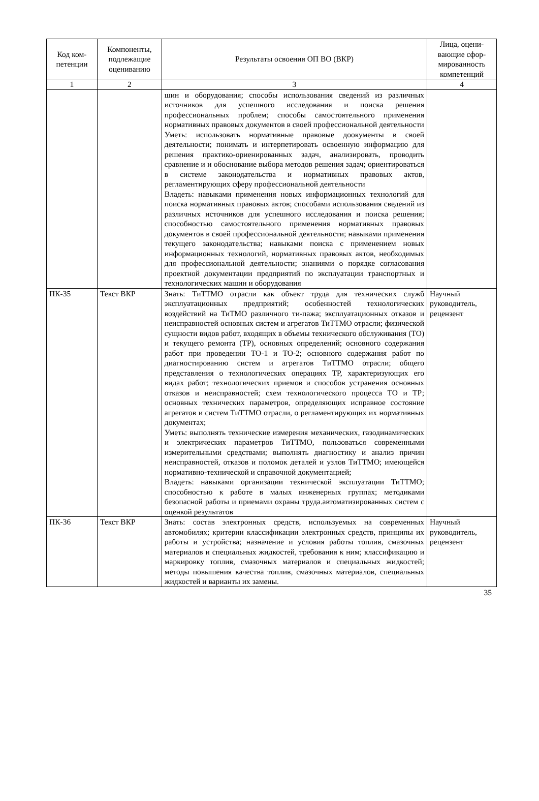| Код ком-петенции | Компоненты, подлежащие оцениванию | Результаты освоения ОП ВО (ВКР) | Лица, оцени-вающие сфор-мированность компетенций |
| --- | --- | --- | --- |
| 1 | 2 | 3 | 4 |
| | | шин и оборудования; способы использования сведений из различных источников для успешного исследования и поиска решения профессиональных проблем; способы самостоятельного применения нормативных правовых документов в своей профессиональной деятельности Уметь: использовать нормативные правовые доокументы в своей деятельности; понимать и интерпетировать освоенную информацию для решения практико-ориенированных задач, анализировать, проводить сравнение и и обоснование выбора методов решения задач; ориентироваться в системе законодательства и нормативных правовых актов, регламентирующих сферу профессиональной деятельности Владеть: навыками применения новых информационных технологий для поиска нормативных правовых актов; способами использования сведений из различных источников для успешного исследования и поиска решения; способностью самостоятельного применения нормативных правовых документов в своей профессиональной деятельности; навыками применения текущего законодательства; навыками поиска с применением новых информационных технологий, нормативных правовых актов, необходимых для профессиональной деятельности; знаниями о порядке согласования проектной документации предприятий по эксплуатации транспортных и технологических машин и оборудования | |
| ПК-35 | Текст ВКР | Знать: ТиТТМО отрасли как объект труда для технических служб эксплуатационных предприятий; особенностей технологических воздействий на ТиТМО различного ти-пажа; эксплуатационных отказов и неисправностей основных систем и агрегатов ТиТТМО отрасли; физической сущности видов работ, входящих в объемы технического обслуживания (ТО) и текущего ремонта (ТР), основных определений; основного содержания работ при проведении ТО-1 и ТО-2; основного содержания работ по диагностированию систем и агрегатов ТиТТМО отрасли; общего представления о технологических операциях ТР, характеризующих его видах работ; технологических приемов и способов устранения основных отказов и неисправностей; схем технологического процесса ТО и ТР; основных технических параметров, определяющих исправное состояние агрегатов и систем ТиТТМО отрасли, о регламентирующих их нормативных документах; Уметь: выполнять технические измерения механических, газодинамических и электрических параметров ТиТТМО, пользоваться современными измерительными средствами; выполнять диагностику и анализ причин неисправностей, отказов и поломок деталей и узлов ТиТТМО; имеющейся нормативно-технической и справочной документацией; Владеть: навыками организации технической эксплуатации ТиТТМО; способностью к работе в малых инженерных группах; методиками безопасной работы и приемами охраны труда.автоматизированных систем с оценкой результатов | Научный руководитель, рецензент |
| ПК-36 | Текст ВКР | Знать: состав электронных средств, используемых на современных автомобилях; критерии классификации электронных средств, принципы их работы и устройства; назначение и условия работы топлив, смазочных материалов и специальных жидкостей, требования к ним; классификацию и маркировку топлив, смазочных материалов и специальных жидкостей; методы повышения качества топлив, смазочных материалов, специальных жидкостей и варианты их замены. | Научный руководитель, рецензент |
35